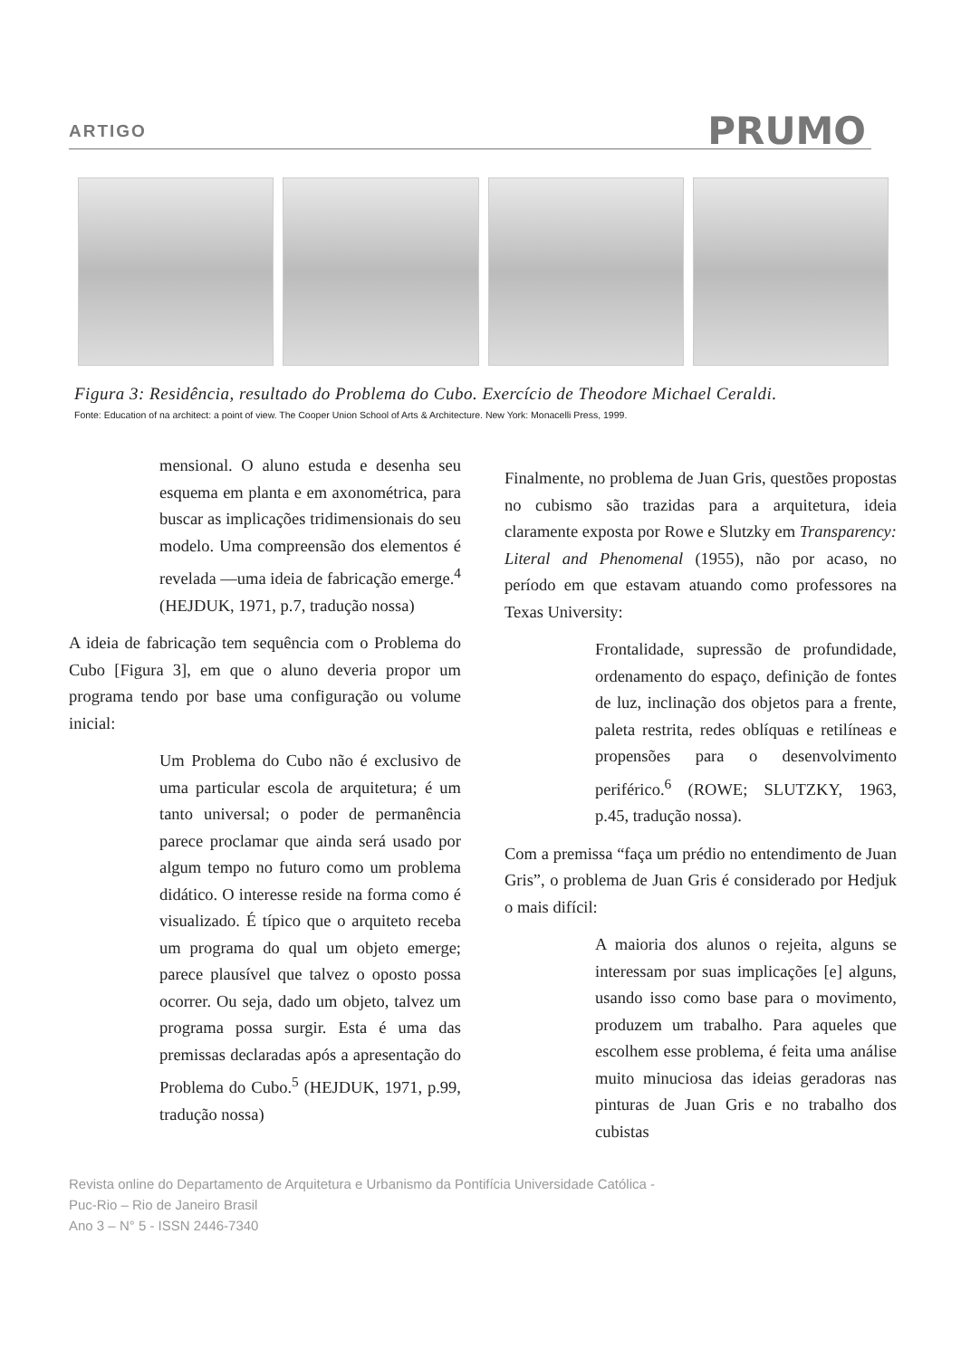ARTIGO PRUMO
Figura 3: Residência, resultado do Problema do Cubo. Exercício de Theodore Michael Ceraldi.
Fonte: Education of na architect: a point of view. The Cooper Union School of Arts & Architecture. New York: Monacelli Press, 1999.
mensional. O aluno estuda e desenha seu esquema em planta e em axonométrica, para buscar as implicações tridimensionais do seu modelo. Uma compreensão dos elementos é revelada —uma ideia de fabricação emerge.<sup>4</sup> (HEJDUK, 1971, p.7, tradução nossa)
A ideia de fabricação tem sequência com o Problema do Cubo [Figura 3], em que o aluno deveria propor um programa tendo por base uma configuração ou volume inicial:
Um Problema do Cubo não é exclusivo de uma particular escola de arquitetura; é um tanto universal; o poder de permanência parece proclamar que ainda será usado por algum tempo no futuro como um problema didático. O interesse reside na forma como é visualizado. É típico que o arquiteto receba um programa do qual um objeto emerge; parece plausível que talvez o oposto possa ocorrer. Ou seja, dado um objeto, talvez um programa possa surgir. Esta é uma das premissas declaradas após a apresentação do Problema do Cubo.<sup>5</sup> (HEJDUK, 1971, p.99, tradução nossa)
Finalmente, no problema de Juan Gris, questões propostas no cubismo são trazidas para a arquitetura, ideia claramente exposta por Rowe e Slutzky em Transparency: Literal and Phenomenal (1955), não por acaso, no período em que estavam atuando como professores na Texas University:
Frontalidade, supressão de profundidade, ordenamento do espaço, definição de fontes de luz, inclinação dos objetos para a frente, paleta restrita, redes oblíquas e retilíneas e propensões para o desenvolvimento periférico.<sup>6</sup> (ROWE; SLUTZKY, 1963, p.45, tradução nossa).
Com a premissa “faça um prédio no entendimento de Juan Gris”, o problema de Juan Gris é considerado por Hedjuk o mais difícil:
A maioria dos alunos o rejeita, alguns se interessam por suas implicações [e] alguns, usando isso como base para o movimento, produzem um trabalho. Para aqueles que escolhem esse problema, é feita uma análise muito minuciosa das ideias geradoras nas pinturas de Juan Gris e no trabalho dos cubistas
Revista online do Departamento de Arquitetura e Urbanismo da Pontifícia Universidade Católica -
Puc-Rio – Rio de Janeiro Brasil
Ano 3 – N° 5 - ISSN 2446-7340